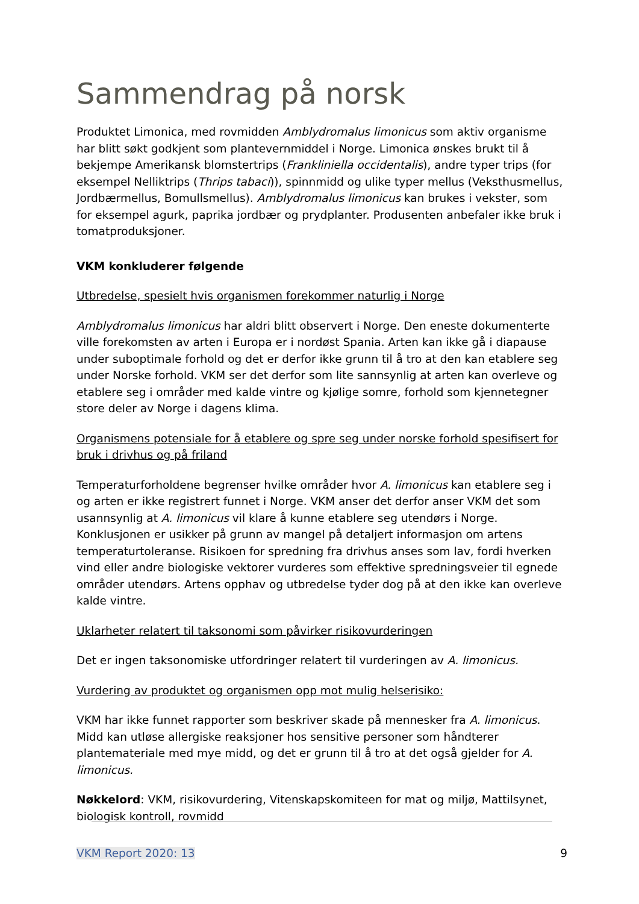Sammendrag på norsk
Produktet Limonica, med rovmidden Amblydromalus limonicus som aktiv organisme har blitt søkt godkjent som plantevernmiddel i Norge. Limonica ønskes brukt til å bekjempe Amerikansk blomstertrips (Frankliniella occidentalis), andre typer trips (for eksempel Nelliktrips (Thrips tabaci)), spinnmidd og ulike typer mellus (Veksthusmellus, Jordbærmellus, Bomullsmellus). Amblydromalus limonicus kan brukes i vekster, som for eksempel agurk, paprika jordbær og prydplanter. Produsenten anbefaler ikke bruk i tomatproduksjoner.
VKM konkluderer følgende
Utbredelse, spesielt hvis organismen forekommer naturlig i Norge
Amblydromalus limonicus har aldri blitt observert i Norge. Den eneste dokumenterte ville forekomsten av arten i Europa er i nordøst Spania. Arten kan ikke gå i diapause under suboptimale forhold og det er derfor ikke grunn til å tro at den kan etablere seg under Norske forhold. VKM ser det derfor som lite sannsynlig at arten kan overleve og etablere seg i områder med kalde vintre og kjølige somre, forhold som kjennetegner store deler av Norge i dagens klima.
Organismens potensiale for å etablere og spre seg under norske forhold spesifisert for bruk i drivhus og på friland
Temperaturforholdene begrenser hvilke områder hvor A. limonicus kan etablere seg i og arten er ikke registrert funnet i Norge. VKM anser det derfor anser VKM det som usannsynlig at A. limonicus vil klare å kunne etablere seg utendørs i Norge. Konklusjonen er usikker på grunn av mangel på detaljert informasjon om artens temperaturtoleranse. Risikoen for spredning fra drivhus anses som lav, fordi hverken vind eller andre biologiske vektorer vurderes som effektive spredningsveier til egnede områder utendørs. Artens opphav og utbredelse tyder dog på at den ikke kan overleve kalde vintre.
Uklarheter relatert til taksonomi som påvirker risikovurderingen
Det er ingen taksonomiske utfordringer relatert til vurderingen av A. limonicus.
Vurdering av produktet og organismen opp mot mulig helserisiko:
VKM har ikke funnet rapporter som beskriver skade på mennesker fra A. limonicus. Midd kan utløse allergiske reaksjoner hos sensitive personer som håndterer plantemateriale med mye midd, og det er grunn til å tro at det også gjelder for A. limonicus.
Nøkkelord: VKM, risikovurdering, Vitenskapskomiteen for mat og miljø, Mattilsynet, biologisk kontroll, rovmidd
VKM Report 2020: 13 9